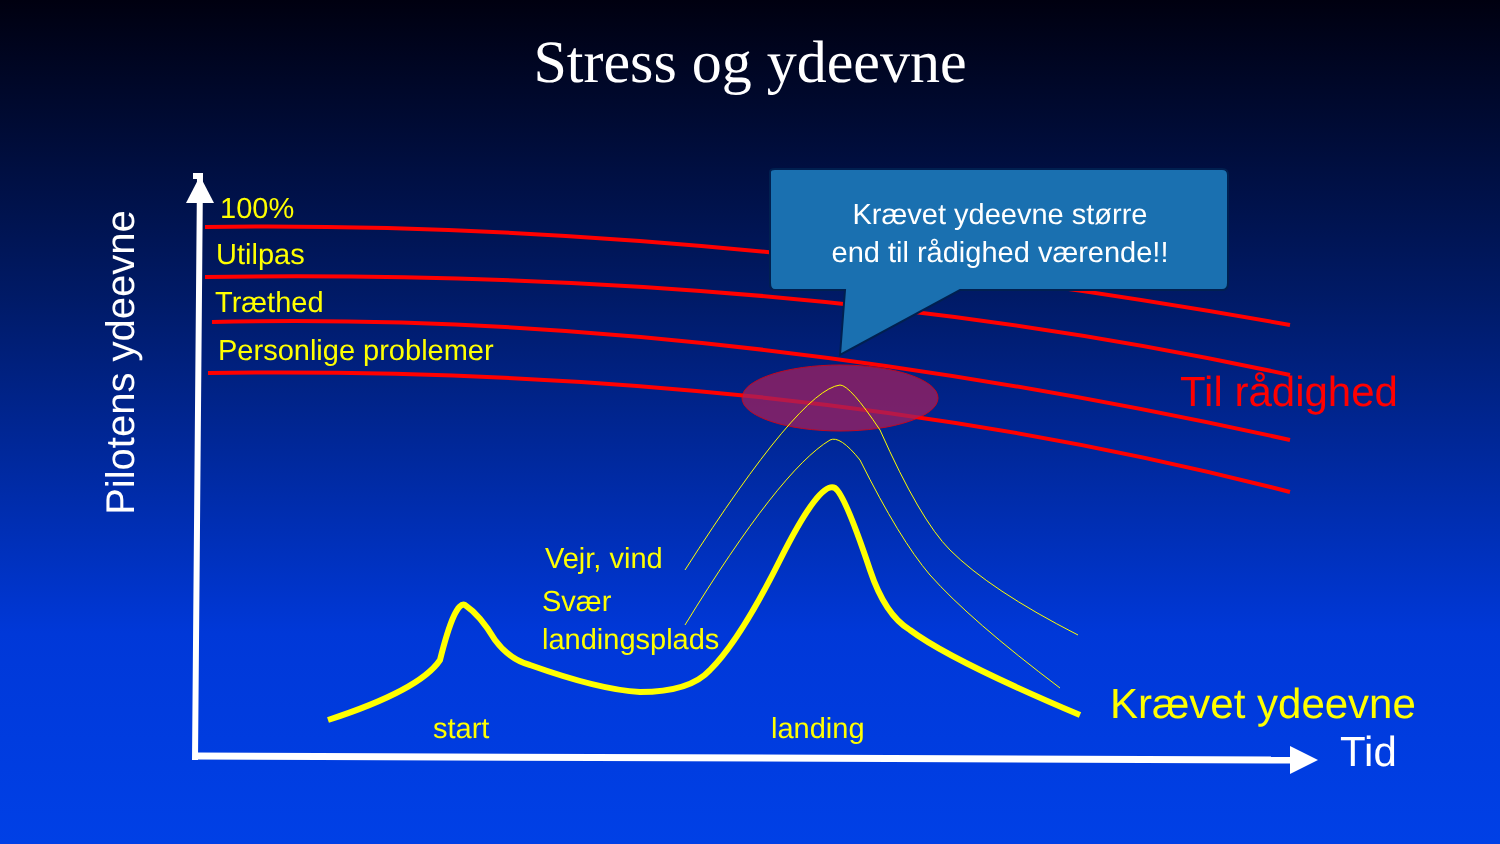Stress og ydeevne
Pilotens ydeevne
100%
Utilpas
Træthed
Personlige problemer
Krævet ydeevne større
end til rådighed værende!!
Til rådighed
Vejr, vind
Svær
landingsplads
start landing Krævet ydeevne
Tid